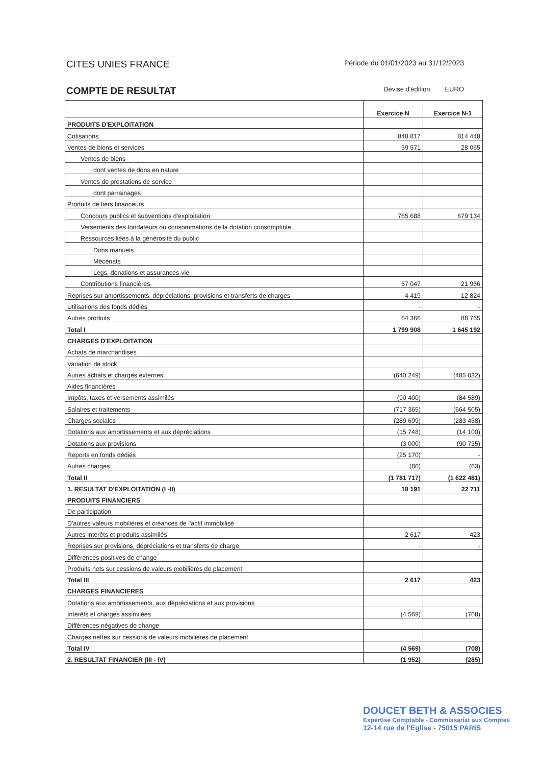CITES UNIES FRANCE Période du 01/01/2023 au 31/12/2023
COMPTE DE RESULTAT Devise d'édition EURO
| | Exercice N | Exercice N-1 |
| --- | --- | --- |
| PRODUITS D'EXPLOITATION | | |
| Cotisations | 848 817 | 814 448 |
| Ventes de biens et services | 59 571 | 28 065 |
| Ventes de biens | | |
| dont ventes de dons en nature | | |
| Ventes de prestations de service | | |
| dont parrainages | | |
| Produits de tiers financeurs | | |
| Concours publics et subventions d'exploitation | 765 688 | 679 134 |
| Versements des fondateurs ou consommations de la dotation consomptible | | |
| Ressources liées à la générosité du public | | |
| Dons manuels | | |
| Mécénats | | |
| Legs, donations et assurances-vie | | |
| Contributions financières | 57 047 | 21 956 |
| Reprises sur amortissements, dépréciations, provisions et transferts de charges | 4 419 | 12 824 |
| Utilisations des fonds dédiés | - | - |
| Autres produits | 64 366 | 88 765 |
| Total I | 1 799 908 | 1 645 192 |
| CHARGES D'EXPLOITATION | | |
| Achats de marchandises | | |
| Variation de stock | | |
| Autres achats et charges externes | (640 249) | (485 032) |
| Aides financières | | |
| Impôts, taxes et versements assimilés | (90 400) | (84 589) |
| Salaires et traitements | (717 365) | (664 505) |
| Charges sociales | (289 699) | (283 458) |
| Dotations aux amortissements et aux dépréciations | (15 748) | (14 100) |
| Dotations aux provisions | (3 000) | (90 735) |
| Reports en fonds dédiés | (25 170) | - |
| Autres charges | (86) | (63) |
| Total II | (1 781 717) | (1 622 481) |
| 1. RESULTAT D'EXPLOITATION (I -II) | 18 191 | 22 711 |
| PRODUITS FINANCIERS | | |
| De participation | | |
| D'autres valeurs mobilières et créances de l'actif immobilisé | | |
| Autres intérêts et produits assimilés | 2 617 | 423 |
| Reprises sur provisions, dépréciations et transferts de charge | - | - |
| Différences positives de change | | |
| Produits nets sur cessions de valeurs mobilières de placement | | |
| Total III | 2 617 | 423 |
| CHARGES FINANCIERES | | |
| Dotations aux amortissements, aux dépréciations et aux provisions | | |
| Intérêts et charges assimilées | (4 569) | (708) |
| Différences négatives de change | | |
| Charges nettes sur cessions de valeurs mobilières de placement | | |
| Total IV | (4 569) | (708) |
| 2. RESULTAT FINANCIER (III - IV) | (1 952) | (285) |
DOUCET BETH & ASSOCIES
Expertise Comptable - Commissariat aux Comptes
12-14 rue de l'Eglise - 75015 PARIS